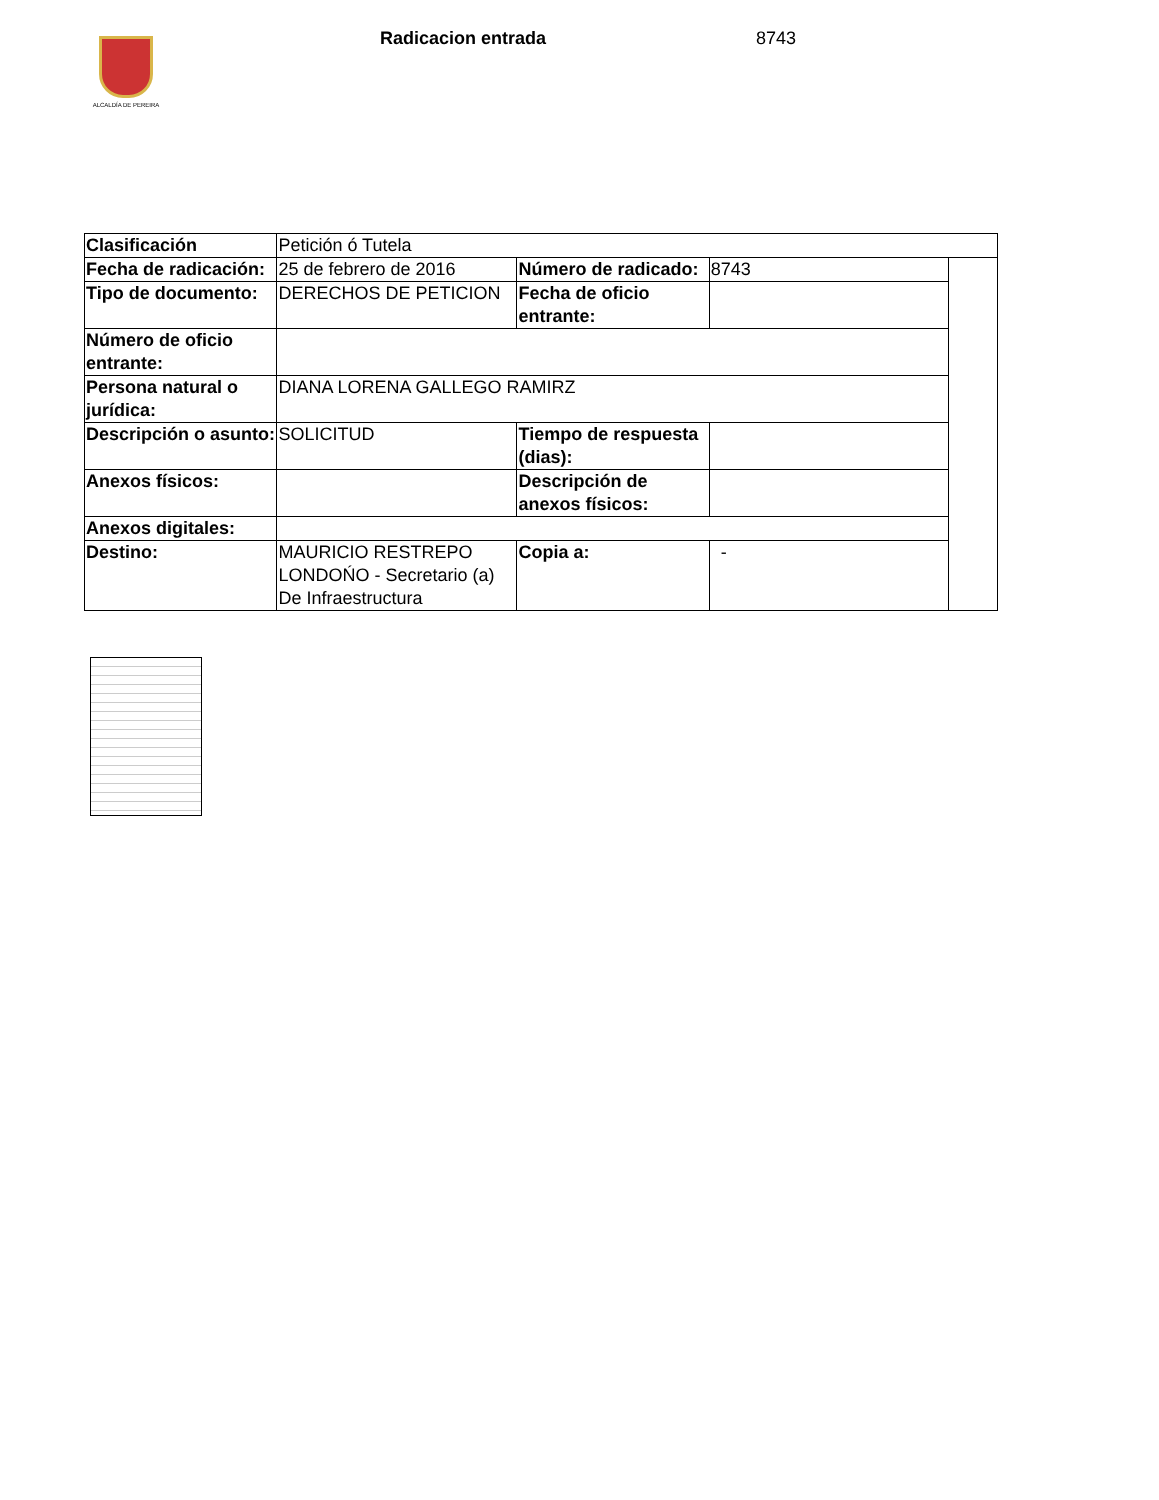ALCALDÍA DE PEREIRA
Radicacion entrada 8743
| Clasificación | Petición ó Tutela | | | |
| Fecha de radicación: | 25 de febrero de 2016 | Número de radicado: | 8743 | |
| Tipo de documento: | DERECHOS DE PETICION | Fecha de oficio entrante: | | |
| Número de oficio entrante: | | | | |
| Persona natural o jurídica: | DIANA LORENA GALLEGO RAMIRZ | | | |
| Descripción o asunto: | SOLICITUD | Tiempo de respuesta (dias): | | |
| Anexos físicos: | | Descripción de anexos físicos: | | |
| Anexos digitales: | | | | |
| Destino: | MAURICIO RESTREPO LONDOŃO - Secretario (a) De Infraestructura | Copia a: | - | |